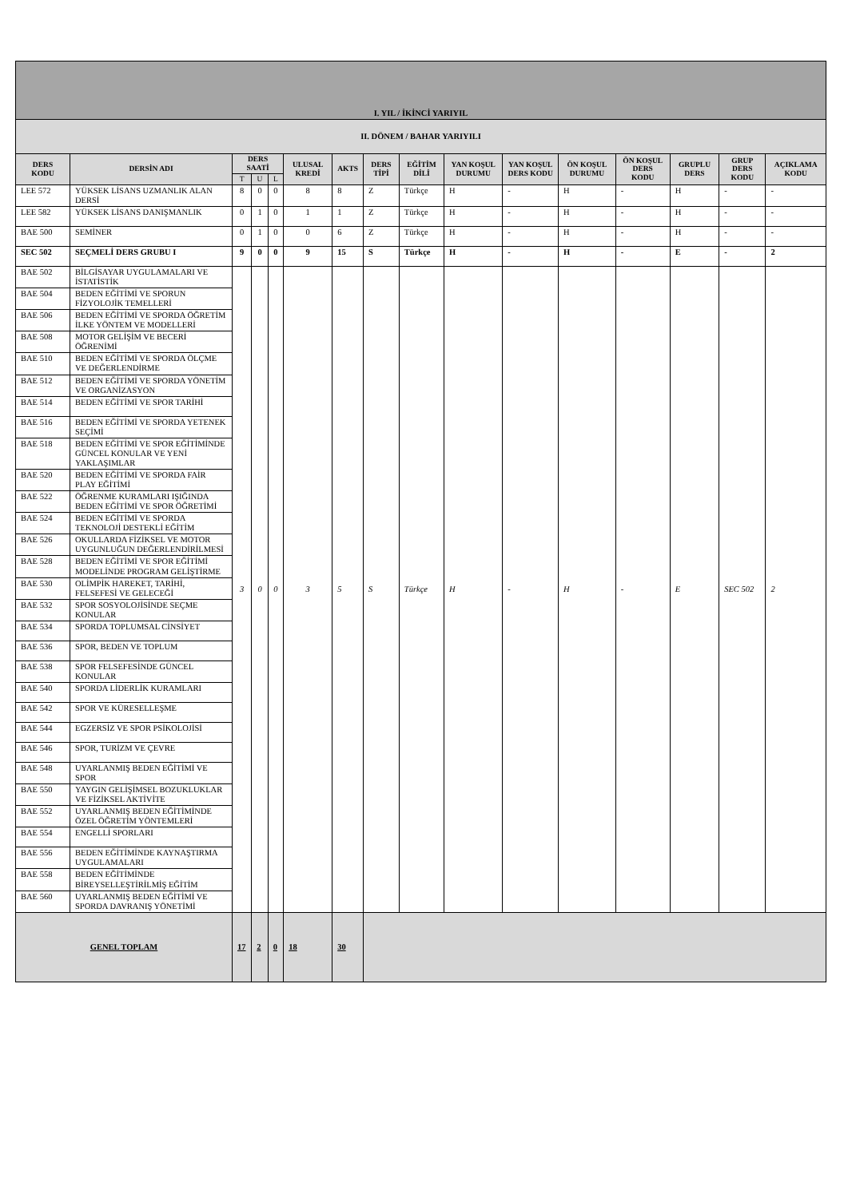| I. YIL / İKİNCİ YARIYIL | | | | | | | | | | | | | | | |
| II. DÖNEM / BAHAR YARIYILI | | | | | | | | | | | | | | | |
| DERS KODU | DERSİN ADI | DERS SAATİ | | | ULUSAL KREDİ | AKTS | DERS TİPİ | EĞİTİM DİLİ | YAN KOŞUL DURUMU | YAN KOŞUL DERS KODU | ÖN KOŞUL DURUMU | ÖN KOŞUL DERS KODU | GRUPLU DERS | GRUP DERS KODU | AÇIKLAMA KODU |
| | | T | U | L | | | | | | | | | | | |
| LEE 572 | YÜKSEK LİSANS UZMANLIK ALAN DERSİ | 8 | 0 | 0 | 8 | 8 | Z | Türkçe | H | - | H | - | H | - | - |
| LEE 582 | YÜKSEK LİSANS DANIŞMANLIK | 0 | 1 | 0 | 1 | 1 | Z | Türkçe | H | - | H | - | H | - | - |
| BAE 500 | SEMİNER | 0 | 1 | 0 | 0 | 6 | Z | Türkçe | H | - | H | - | H | - | - |
| SEC 502 | SEÇMELİ DERS GRUBU I | 9 | 0 | 0 | 9 | 15 | S | Türkçe | H | - | H | - | E | - | 2 |
| BAE 502 | BİLGİSAYAR UYGULAMALARI VE İSTATİSTİK | 3 | 0 | 0 | 3 | 5 | S | Türkçe | H | - | H | - | E | SEC 502 | 2 |
| BAE 504 | BEDEN EĞİTİMİ VE SPORUN FİZYOLOJİK TEMELLERİ | | | | | | | | | | | | | | |
| BAE 506 | BEDEN EĞİTİMİ VE SPORDA ÖĞRETİM İLKE YÖNTEM VE MODELLERİ | | | | | | | | | | | | | | |
| BAE 508 | MOTOR GELİŞİM VE BECERİ ÖĞRENİMİ | | | | | | | | | | | | | | |
| BAE 510 | BEDEN EĞİTİMİ VE SPORDA ÖLÇME VE DEĞERLENDİRME | | | | | | | | | | | | | | |
| BAE 512 | BEDEN EĞİTİMİ VE SPORDA YÖNETİM VE ORGANİZASYON | | | | | | | | | | | | | | |
| BAE 514 | BEDEN EĞİTİMİ VE SPOR TARİHİ | | | | | | | | | | | | | | |
| BAE 516 | BEDEN EĞİTİMİ VE SPORDA YETENEK SEÇİMİ | | | | | | | | | | | | | | |
| BAE 518 | BEDEN EĞİTİMİ VE SPOR EĞİTİMİNDE GÜNCEL KONULAR VE YENİ YAKLAŞIMLAR | | | | | | | | | | | | | | |
| BAE 520 | BEDEN EĞİTİMİ VE SPORDA FAİR PLAY EĞİTİMİ | | | | | | | | | | | | | | |
| BAE 522 | ÖĞRENME KURAMLARI IŞIĞINDA BEDEN EĞİTİMİ VE SPOR ÖĞRETİMİ | | | | | | | | | | | | | | |
| BAE 524 | BEDEN EĞİTİMİ VE SPORDA TEKNOLOJİ DESTEKLİ EĞİTİM | | | | | | | | | | | | | | |
| BAE 526 | OKULLARDA FİZİKSEL VE MOTOR UYGUNLUĞUN DEĞERLENDİRİLMESİ | | | | | | | | | | | | | | |
| BAE 528 | BEDEN EĞİTİMİ VE SPOR EĞİTİMİ MODELİNDE PROGRAM GELİŞTİRME | | | | | | | | | | | | | | |
| BAE 530 | OLİMPİK HAREKET, TARİHİ, FELSEFESİ VE GELECEĞİ | | | | | | | | | | | | | | |
| BAE 532 | SPOR SOSYOLOJİSİNDE SEÇME KONULAR | | | | | | | | | | | | | | |
| BAE 534 | SPORDA TOPLUMSAL CİNSİYET | | | | | | | | | | | | | | |
| BAE 536 | SPOR, BEDEN VE TOPLUM | | | | | | | | | | | | | | |
| BAE 538 | SPOR FELSEFESİNDE GÜNCEL KONULAR | | | | | | | | | | | | | | |
| BAE 540 | SPORDA LİDERLİK KURAMLARI | | | | | | | | | | | | | | |
| BAE 542 | SPOR VE KÜRESELLEŞME | | | | | | | | | | | | | | |
| BAE 544 | EGZERSİZ VE SPOR PSİKOLOJİSİ | | | | | | | | | | | | | | |
| BAE 546 | SPOR, TURİZM VE ÇEVRE | | | | | | | | | | | | | | |
| BAE 548 | UYARLANMIŞ BEDEN EĞİTİMİ VE SPOR | | | | | | | | | | | | | | |
| BAE 550 | YAYGIN GELİŞİMSEL BOZUKLUKLAR VE FİZİKSEL AKTİVİTE | | | | | | | | | | | | | | |
| BAE 552 | UYARLANMIŞ BEDEN EĞİTİMİNDE ÖZEL ÖĞRETİM YÖNTEMLERİ | | | | | | | | | | | | | | |
| BAE 554 | ENGELLİ SPORLARI | | | | | | | | | | | | | | |
| BAE 556 | BEDEN EĞİTİMİNDE KAYNAŞTIRMA UYGULAMALARI | | | | | | | | | | | | | | |
| BAE 558 | BEDEN EĞİTİMİNDE BİREYSELLEŞTİRİLMİŞ EĞİTİM | | | | | | | | | | | | | | |
| BAE 560 | UYARLANMIŞ BEDEN EĞİTİMİ VE SPORDA DAVRANIŞ YÖNETİMİ | | | | | | | | | | | | | | |
| GENEL TOPLAM | | 17 | 2 | 0 | 18 | 30 | | | | | | | | | |